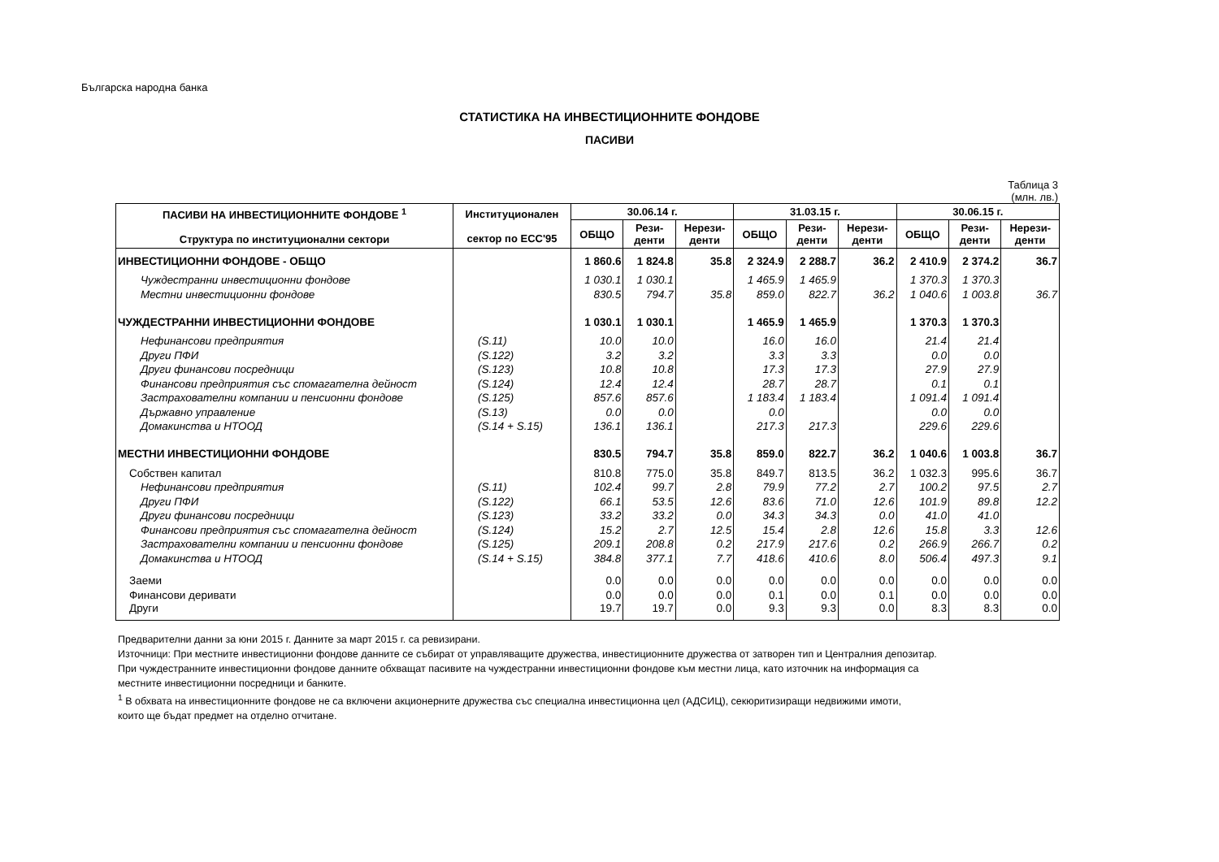Българска народна банка
СТАТИСТИКА НА ИНВЕСТИЦИОННИТЕ ФОНДОВЕ
ПАСИВИ
Таблица 3
(млн. лв.)
| ПАСИВИ НА ИНВЕСТИЦИОННИТЕ ФОНДОВЕ <sup>1</sup> Структура по институционални сектори | Институционален сектор по ЕСС'95 | 30.06.14 г. | | | 31.03.15 г. | | | 30.06.15 г. | | |
| --- | --- | --- | --- | --- | --- | --- | --- | --- | --- | --- |
| | | ОБЩО | Рези- денти | Нерези- денти | ОБЩО | Рези- денти | Нерези- денти | ОБЩО | Рези- денти | Нерези- денти |
| ИНВЕСТИЦИОННИ ФОНДОВЕ - ОБЩО | | 1 860.6 | 1 824.8 | 35.8 | 2 324.9 | 2 288.7 | 36.2 | 2 410.9 | 2 374.2 | 36.7 |
| Чуждестранни инвестиционни фондове | | 1 030.1 | 1 030.1 | | 1 465.9 | 1 465.9 | | 1 370.3 | 1 370.3 | |
| Местни инвестиционни фондове | | 830.5 | 794.7 | 35.8 | 859.0 | 822.7 | 36.2 | 1 040.6 | 1 003.8 | 36.7 |
| ЧУЖДЕСТРАННИ ИНВЕСТИЦИОННИ ФОНДОВЕ | | 1 030.1 | 1 030.1 | | 1 465.9 | 1 465.9 | | 1 370.3 | 1 370.3 | |
| Нефинансови предприятия | (S.11) | 10.0 | 10.0 | | 16.0 | 16.0 | | 21.4 | 21.4 | |
| Други ПФИ | (S.122) | 3.2 | 3.2 | | 3.3 | 3.3 | | 0.0 | 0.0 | |
| Други финансови посредници | (S.123) | 10.8 | 10.8 | | 17.3 | 17.3 | | 27.9 | 27.9 | |
| Финансови предприятия със спомагателна дейност | (S.124) | 12.4 | 12.4 | | 28.7 | 28.7 | | 0.1 | 0.1 | |
| Застрахователни компании и пенсионни фондове | (S.125) | 857.6 | 857.6 | | 1 183.4 | 1 183.4 | | 1 091.4 | 1 091.4 | |
| Държавно управление | (S.13) | 0.0 | 0.0 | | 0.0 | | | 0.0 | 0.0 | |
| Домакинства и НТООД | (S.14 + S.15) | 136.1 | 136.1 | | 217.3 | 217.3 | | 229.6 | 229.6 | |
| МЕСТНИ ИНВЕСТИЦИОННИ ФОНДОВЕ | | 830.5 | 794.7 | 35.8 | 859.0 | 822.7 | 36.2 | 1 040.6 | 1 003.8 | 36.7 |
| Собствен капитал | | 810.8 | 775.0 | 35.8 | 849.7 | 813.5 | 36.2 | 1 032.3 | 995.6 | 36.7 |
| Нефинансови предприятия | (S.11) | 102.4 | 99.7 | 2.8 | 79.9 | 77.2 | 2.7 | 100.2 | 97.5 | 2.7 |
| Други ПФИ | (S.122) | 66.1 | 53.5 | 12.6 | 83.6 | 71.0 | 12.6 | 101.9 | 89.8 | 12.2 |
| Други финансови посредници | (S.123) | 33.2 | 33.2 | 0.0 | 34.3 | 34.3 | 0.0 | 41.0 | 41.0 | |
| Финансови предприятия със спомагателна дейност | (S.124) | 15.2 | 2.7 | 12.5 | 15.4 | 2.8 | 12.6 | 15.8 | 3.3 | 12.6 |
| Застрахователни компании и пенсионни фондове | (S.125) | 209.1 | 208.8 | 0.2 | 217.9 | 217.6 | 0.2 | 266.9 | 266.7 | 0.2 |
| Домакинства и НТООД | (S.14 + S.15) | 384.8 | 377.1 | 7.7 | 418.6 | 410.6 | 8.0 | 506.4 | 497.3 | 9.1 |
| Заеми | | 0.0 | 0.0 | 0.0 | 0.0 | 0.0 | 0.0 | 0.0 | 0.0 | 0.0 |
| Финансови деривати | | 0.0 | 0.0 | 0.0 | 0.1 | 0.0 | 0.1 | 0.0 | 0.0 | 0.0 |
| Други | | 19.7 | 19.7 | 0.0 | 9.3 | 9.3 | 0.0 | 8.3 | 8.3 | 0.0 |
Предварителни данни за юни 2015 г. Данните за март 2015 г. са ревизирани.
Източници: При местните инвестиционни фондове данните се събират от управляващите дружества, инвестиционните дружества от затворен тип и Централния депозитар.
При чуждестранните инвестиционни фондове данните обхващат пасивите на чуждестранни инвестиционни фондове към местни лица, като източник на информация са
местните инвестиционни посредници и банките.
<sup>1</sup> В обхвата на инвестиционните фондове не са включени акционерните дружества със специална инвестиционна цел (АДСИЦ), секюритизиращи недвижими имоти,
които ще бъдат предмет на отделно отчитане.